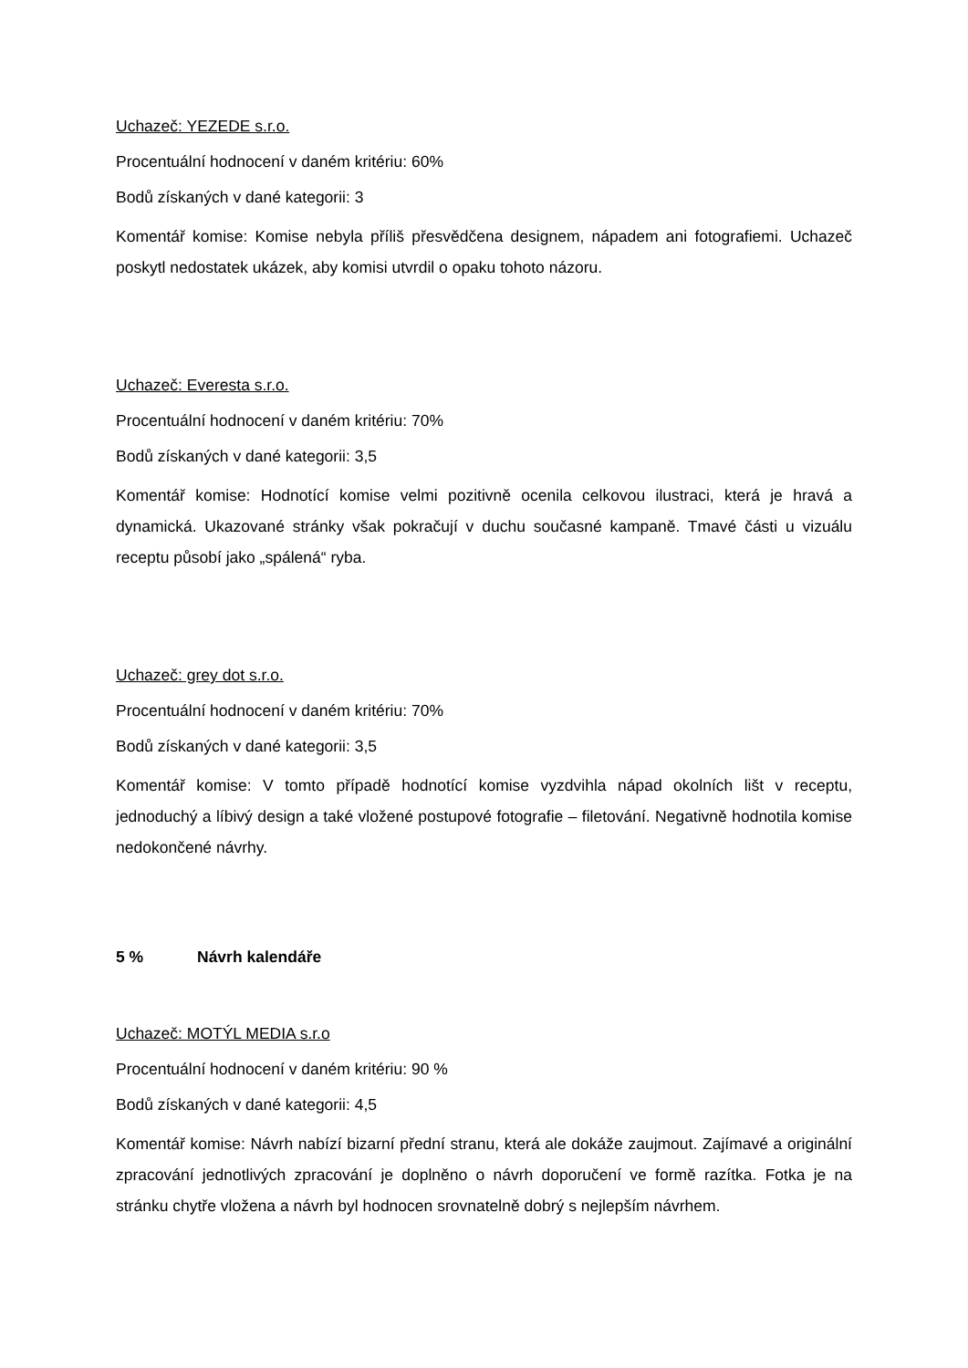Uchazeč: YEZEDE s.r.o.
Procentuální hodnocení v daném kritériu: 60%
Bodů získaných v dané kategorii: 3
Komentář komise: Komise nebyla příliš přesvědčena designem, nápadem ani fotografiemi. Uchazeč poskytl nedostatek ukázek, aby komisi utvrdil o opaku tohoto názoru.
Uchazeč: Everesta s.r.o.
Procentuální hodnocení v daném kritériu: 70%
Bodů získaných v dané kategorii: 3,5
Komentář komise: Hodnotící komise velmi pozitivně ocenila celkovou ilustraci, která je hravá a dynamická. Ukazované stránky však pokračují v duchu současné kampaně. Tmavé části u vizuálu receptu působí jako „spálená“ ryba.
Uchazeč: grey dot s.r.o.
Procentuální hodnocení v daném kritériu: 70%
Bodů získaných v dané kategorii: 3,5
Komentář komise: V tomto případě hodnotící komise vyzdvihla nápad okolních lišt v receptu, jednoduchý a líbivý design a také vložené postupové fotografie – filetování. Negativně hodnotila komise nedokončené návrhy.
5 % Návrh kalendáře
Uchazeč: MOTÝL MEDIA s.r.o
Procentuální hodnocení v daném kritériu: 90 %
Bodů získaných v dané kategorii: 4,5
Komentář komise: Návrh nabízí bizarní přední stranu, která ale dokáže zaujmout. Zajímavé a originální zpracování jednotlivých zpracování je doplněno o návrh doporučení ve formě razítka. Fotka je na stránku chytře vložena a návrh byl hodnocen srovnatelně dobrý s nejlepším návrhem.